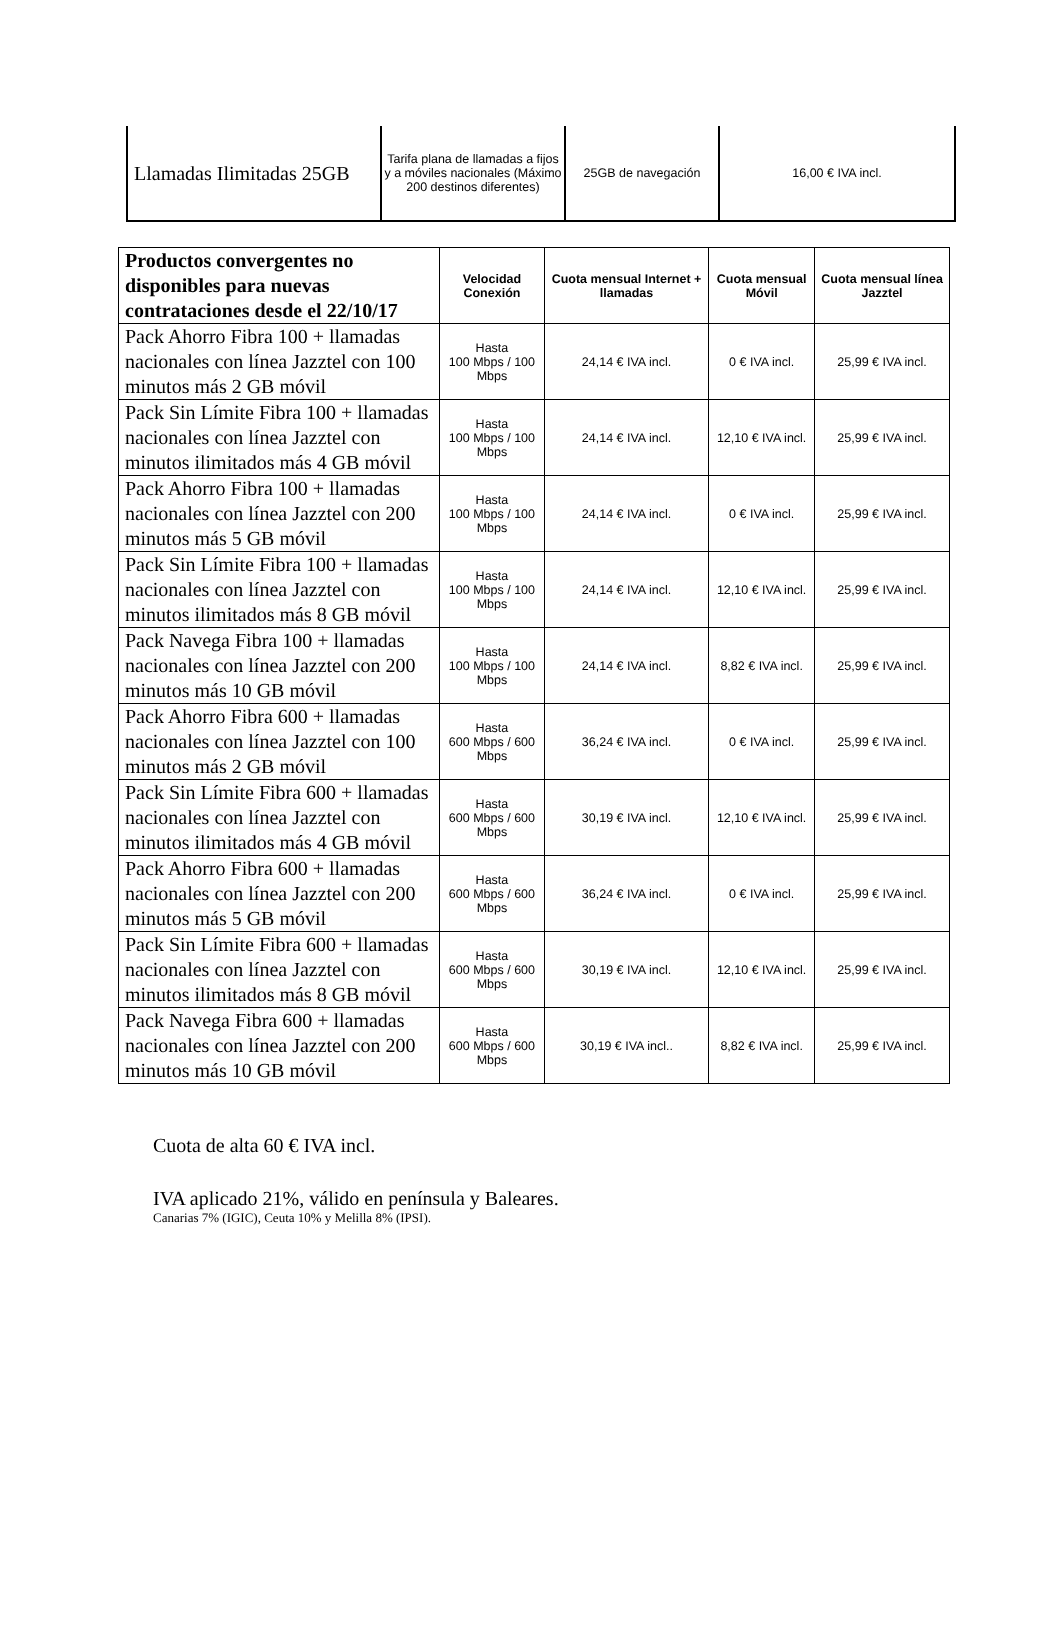| Llamadas Ilimitadas 25GB | Tarifa plana de llamadas a fijos y a móviles nacionales (Máximo 200 destinos diferentes) | 25GB de navegación | 16,00 € IVA incl. |
| Productos convergentes no disponibles para nuevas contrataciones desde el 22/10/17 | Velocidad Conexión | Cuota mensual Internet + llamadas | Cuota mensual Móvil | Cuota mensual línea Jazztel |
| --- | --- | --- | --- | --- |
| Pack Ahorro Fibra 100 + llamadas nacionales con línea Jazztel con 100 minutos más 2 GB móvil | Hasta 100 Mbps / 100 Mbps | 24,14 € IVA incl. | 0 € IVA incl. | 25,99 € IVA incl. |
| Pack Sin Límite Fibra 100 + llamadas nacionales con línea Jazztel con minutos ilimitados más 4 GB móvil | Hasta 100 Mbps / 100 Mbps | 24,14 € IVA incl. | 12,10 € IVA incl. | 25,99 € IVA incl. |
| Pack Ahorro Fibra 100 + llamadas nacionales con línea Jazztel con 200 minutos más 5 GB móvil | Hasta 100 Mbps / 100 Mbps | 24,14 € IVA incl. | 0 € IVA incl. | 25,99 € IVA incl. |
| Pack Sin Límite Fibra 100 + llamadas nacionales con línea Jazztel con minutos ilimitados más 8 GB móvil | Hasta 100 Mbps / 100 Mbps | 24,14 € IVA incl. | 12,10 € IVA incl. | 25,99 € IVA incl. |
| Pack Navega Fibra 100 + llamadas nacionales con línea Jazztel con 200 minutos más 10 GB móvil | Hasta 100 Mbps / 100 Mbps | 24,14 € IVA incl. | 8,82 € IVA incl. | 25,99 € IVA incl. |
| Pack Ahorro Fibra 600 + llamadas nacionales con línea Jazztel con 100 minutos más 2 GB móvil | Hasta 600 Mbps / 600 Mbps | 36,24 € IVA incl. | 0 € IVA incl. | 25,99 € IVA incl. |
| Pack Sin Límite Fibra 600 + llamadas nacionales con línea Jazztel con minutos ilimitados más 4 GB móvil | Hasta 600 Mbps / 600 Mbps | 30,19 € IVA incl. | 12,10 € IVA incl. | 25,99 € IVA incl. |
| Pack Ahorro Fibra 600 + llamadas nacionales con línea Jazztel con 200 minutos más 5 GB móvil | Hasta 600 Mbps / 600 Mbps | 36,24 € IVA incl. | 0 € IVA incl. | 25,99 € IVA incl. |
| Pack Sin Límite Fibra 600 + llamadas nacionales con línea Jazztel con minutos ilimitados más 8 GB móvil | Hasta 600 Mbps / 600 Mbps | 30,19 € IVA incl. | 12,10 € IVA incl. | 25,99 € IVA incl. |
| Pack Navega Fibra 600 + llamadas nacionales con línea Jazztel con 200 minutos más 10 GB móvil | Hasta 600 Mbps / 600 Mbps | 30,19 € IVA incl.. | 8,82 € IVA incl. | 25,99 € IVA incl. |
Cuota de alta 60 € IVA incl.
IVA aplicado 21%, válido en península y Baleares.
Canarias 7% (IGIC), Ceuta 10% y Melilla 8% (IPSI).